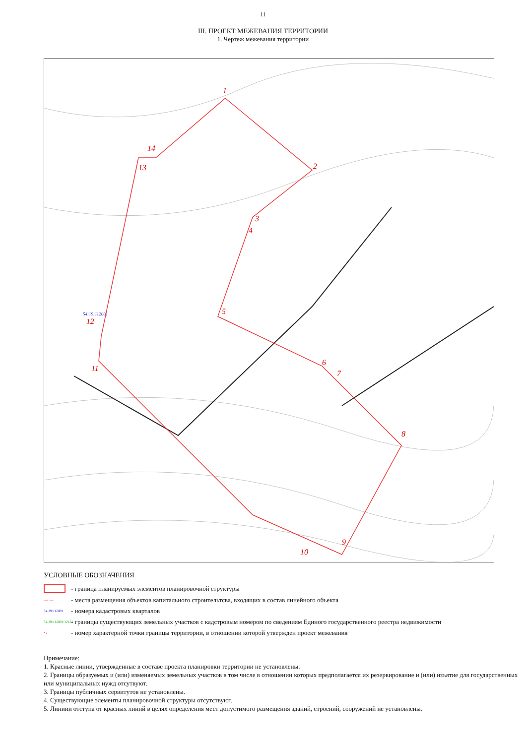11
III. ПРОЕКТ МЕЖЕВАНИЯ ТЕРРИТОРИИ
1. Чертеж межевания территории
1
2
3
4
5
6
7
8
9
10
11
12
13
14
54:19:112001
УСЛОВНЫЕ ОБОЗНАЧЕНИЯ
- граница планируемых элементов планировочной структуры
—▭—
- места размещения объектов капитального строительтсва, входящих в состав линейного объекта
54:19:112001
- номера кадастровых кварталов
54:19:112001:12134
- границы существующих земельных участков с кадстровым номером по сведениям Единого государственного реестра недвижимости
• 1
- номер характерной точки границы территории, в отношении которой утвержден проект межевания
Примечание:
1. Красные линии, утвержденные в составе проекта планировки территории не установлены.
2. Границы образуемых и (или) изменяемых земельных участков в том числе в отношении которых предполагается их резервирование и (или) изъятие для государственных или муниципальных нужд отсутвуют.
3. Границы публичных сервитутов не установлены.
4. Существующие элементы планировочной структуры отсутствуют.
5. Линиии отступа от красных линий в целях определения мест допустимого размещения зданий, строений, сооружений не установлены.